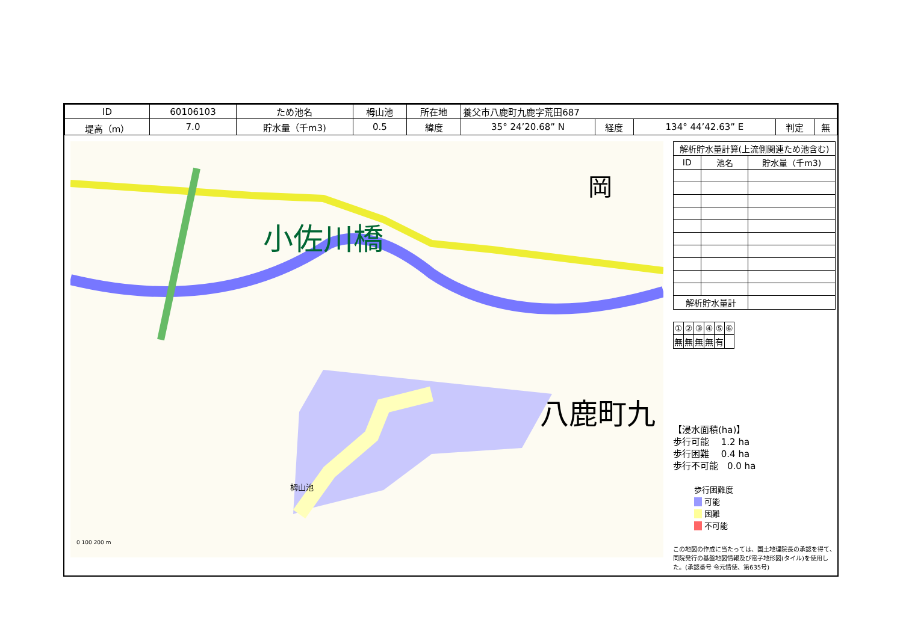| ID | 60106103 | ため池名 | 栂山池 | 所在地 | 養父市八鹿町九鹿字荒田687 | | | | |
| 堤高（m） | 7.0 | 貯水量（千m3) | 0.5 | 緯度 | 35° 24’20.68” N | 経度 | 134° 44’42.63” E | 判定 | 無 |
小佐川橋
岡
八鹿町九
栂山池
0 100 200 m
| 解析貯水量計算(上流側関連ため池含む) | | |
| ID | 池名 | 貯水量（千m3) |
| 解析貯水量計 | | |
| ① | ② | ③ | ④ | ⑤ | ⑥ |
| 無 | 無 | 無 | 無 | 有 | |
【浸水面積(ha)】
歩行可能　 1.2 ha
歩行困難　 0.4 ha
歩行不可能　0.0 ha
歩行困難度
　 可能
　 困難
　 不可能
この地図の作成に当たっては、国土地理院長の承認を得て、同院発行の基盤地図情報及び電子地形図(タイル)を使用した。(承認番号 令元情使、第635号)